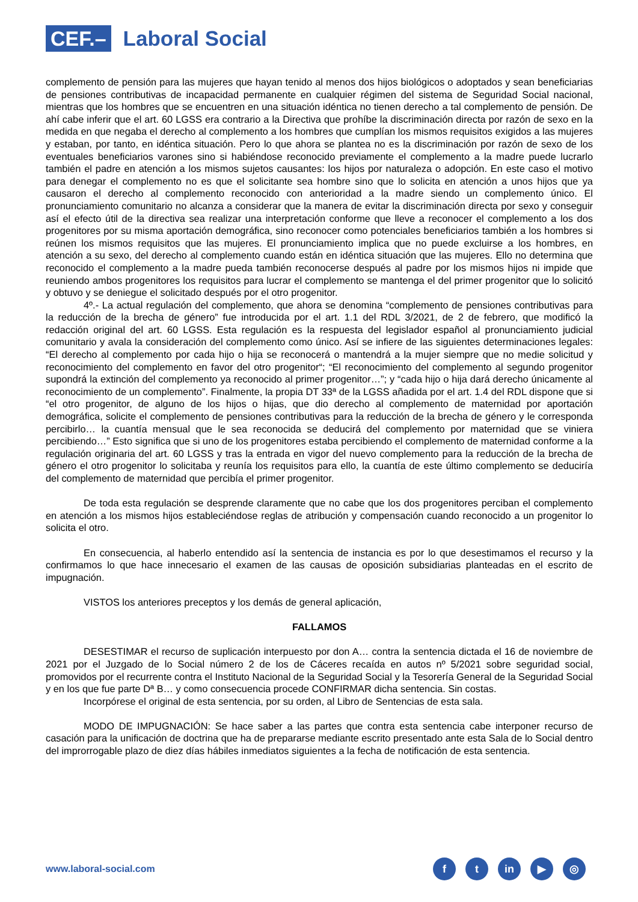CEF.–
Laboral Social
complemento de pensión para las mujeres que hayan tenido al menos dos hijos biológicos o adoptados y sean beneficiarias de pensiones contributivas de incapacidad permanente en cualquier régimen del sistema de Seguridad Social nacional, mientras que los hombres que se encuentren en una situación idéntica no tienen derecho a tal complemento de pensión. De ahí cabe inferir que el art. 60 LGSS era contrario a la Directiva que prohíbe la discriminación directa por razón de sexo en la medida en que negaba el derecho al complemento a los hombres que cumplían los mismos requisitos exigidos a las mujeres y estaban, por tanto, en idéntica situación. Pero lo que ahora se plantea no es la discriminación por razón de sexo de los eventuales beneficiarios varones sino si habiéndose reconocido previamente el complemento a la madre puede lucrarlo también el padre en atención a los mismos sujetos causantes: los hijos por naturaleza o adopción. En este caso el motivo para denegar el complemento no es que el solicitante sea hombre sino que lo solicita en atención a unos hijos que ya causaron el derecho al complemento reconocido con anterioridad a la madre siendo un complemento único. El pronunciamiento comunitario no alcanza a considerar que la manera de evitar la discriminación directa por sexo y conseguir así el efecto útil de la directiva sea realizar una interpretación conforme que lleve a reconocer el complemento a los dos progenitores por su misma aportación demográfica, sino reconocer como potenciales beneficiarios también a los hombres si reúnen los mismos requisitos que las mujeres. El pronunciamiento implica que no puede excluirse a los hombres, en atención a su sexo, del derecho al complemento cuando están en idéntica situación que las mujeres. Ello no determina que reconocido el complemento a la madre pueda también reconocerse después al padre por los mismos hijos ni impide que reuniendo ambos progenitores los requisitos para lucrar el complemento se mantenga el del primer progenitor que lo solicitó y obtuvo y se deniegue el solicitado después por el otro progenitor.
4º.- La actual regulación del complemento, que ahora se denomina “complemento de pensiones contributivas para la reducción de la brecha de género” fue introducida por el art. 1.1 del RDL 3/2021, de 2 de febrero, que modificó la redacción original del art. 60 LGSS. Esta regulación es la respuesta del legislador español al pronunciamiento judicial comunitario y avala la consideración del complemento como único. Así se infiere de las siguientes determinaciones legales: “El derecho al complemento por cada hijo o hija se reconocerá o mantendrá a la mujer siempre que no medie solicitud y reconocimiento del complemento en favor del otro progenitor“; “El reconocimiento del complemento al segundo progenitor supondrá la extinción del complemento ya reconocido al primer progenitor…”; y “cada hijo o hija dará derecho únicamente al reconocimiento de un complemento”. Finalmente, la propia DT 33ª de la LGSS añadida por el art. 1.4 del RDL dispone que si “el otro progenitor, de alguno de los hijos o hijas, que dio derecho al complemento de maternidad por aportación demográfica, solicite el complemento de pensiones contributivas para la reducción de la brecha de género y le corresponda percibirlo… la cuantía mensual que le sea reconocida se deducirá del complemento por maternidad que se viniera percibiendo…” Esto significa que si uno de los progenitores estaba percibiendo el complemento de maternidad conforme a la regulación originaria del art. 60 LGSS y tras la entrada en vigor del nuevo complemento para la reducción de la brecha de género el otro progenitor lo solicitaba y reunía los requisitos para ello, la cuantía de este último complemento se deduciría del complemento de maternidad que percibía el primer progenitor.
De toda esta regulación se desprende claramente que no cabe que los dos progenitores perciban el complemento en atención a los mismos hijos estableciéndose reglas de atribución y compensación cuando reconocido a un progenitor lo solicita el otro.
En consecuencia, al haberlo entendido así la sentencia de instancia es por lo que desestimamos el recurso y la confirmamos lo que hace innecesario el examen de las causas de oposición subsidiarias planteadas en el escrito de impugnación.
VISTOS los anteriores preceptos y los demás de general aplicación,
FALLAMOS
DESESTIMAR el recurso de suplicación interpuesto por don A… contra la sentencia dictada el 16 de noviembre de 2021 por el Juzgado de lo Social número 2 de los de Cáceres recaída en autos nº 5/2021 sobre seguridad social, promovidos por el recurrente contra el Instituto Nacional de la Seguridad Social y la Tesorería General de la Seguridad Social y en los que fue parte Dª B… y como consecuencia procede CONFIRMAR dicha sentencia. Sin costas.
Incorpórese el original de esta sentencia, por su orden, al Libro de Sentencias de esta sala.
MODO DE IMPUGNACIÓN: Se hace saber a las partes que contra esta sentencia cabe interponer recurso de casación para la unificación de doctrina que ha de prepararse mediante escrito presentado ante esta Sala de lo Social dentro del improrrogable plazo de diez días hábiles inmediatos siguientes a la fecha de notificación de esta sentencia.
www.laboral-social.com
ft in ▶ ◎